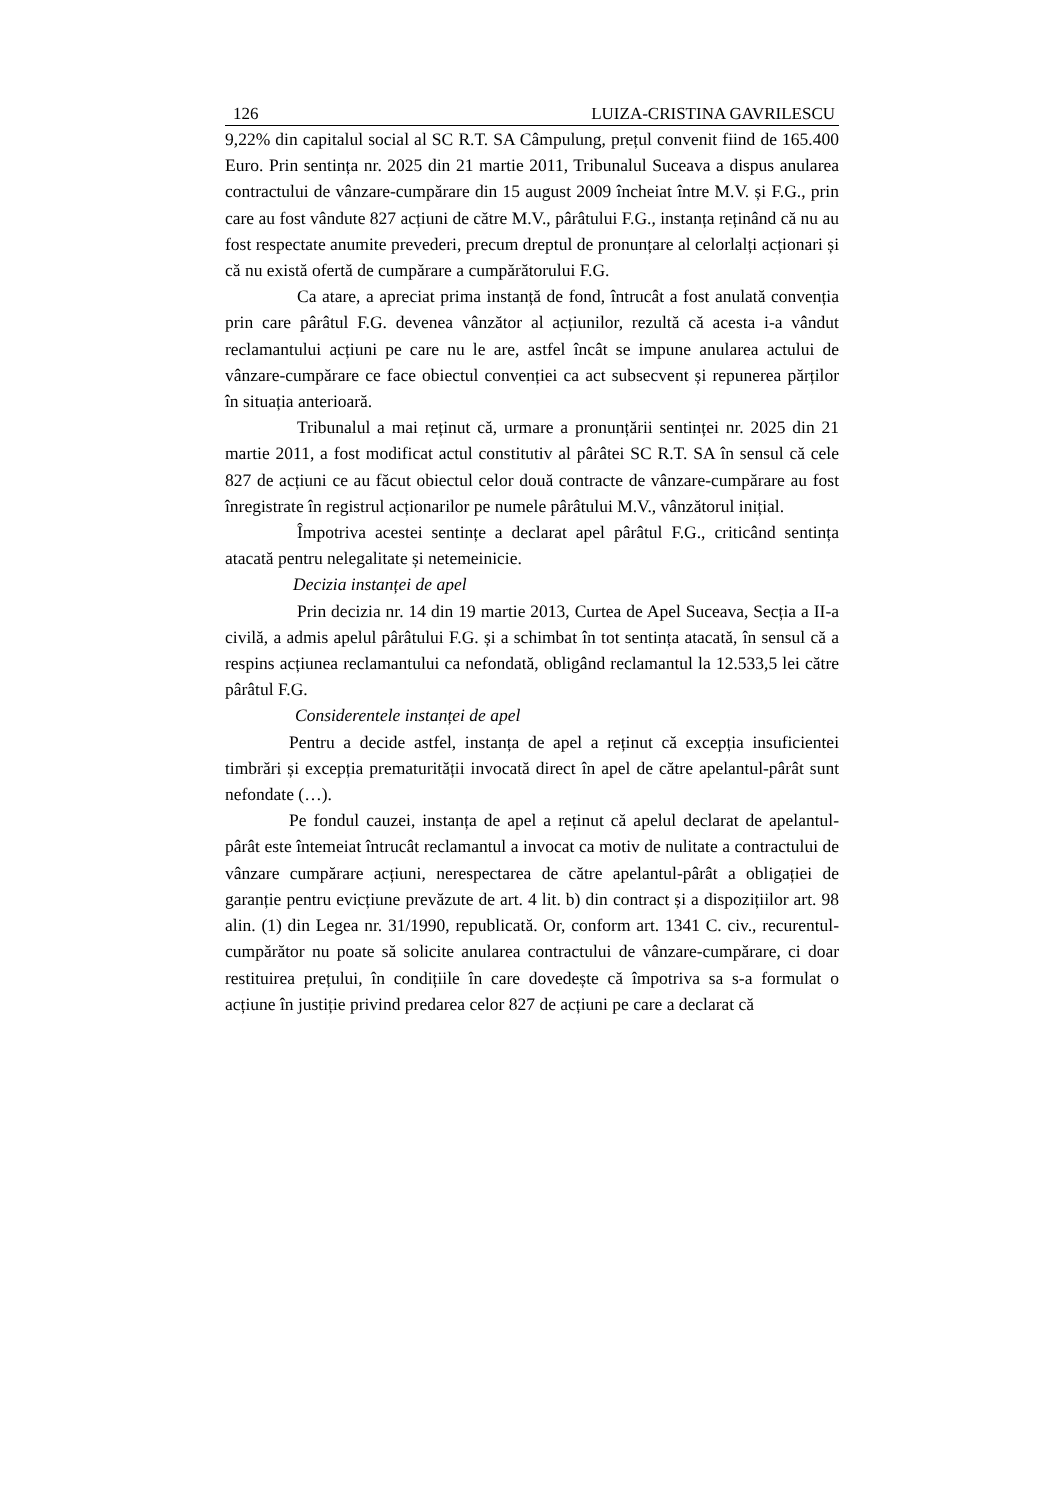126 LUIZA-CRISTINA GAVRILESCU
9,22% din capitalul social al SC R.T. SA Câmpulung, prețul convenit fiind de 165.400 Euro. Prin sentința nr. 2025 din 21 martie 2011, Tribunalul Suceava a dispus anularea contractului de vânzare-cumpărare din 15 august 2009 încheiat între M.V. și F.G., prin care au fost vândute 827 acțiuni de către M.V., pârâtului F.G., instanța reținând că nu au fost respectate anumite prevederi, precum dreptul de pronunțare al celorlalți acționari și că nu există ofertă de cumpărare a cumpărătorului F.G.
Ca atare, a apreciat prima instanță de fond, întrucât a fost anulată convenția prin care pârâtul F.G. devenea vânzător al acțiunilor, rezultă că acesta i-a vândut reclamantului acțiuni pe care nu le are, astfel încât se impune anularea actului de vânzare-cumpărare ce face obiectul convenției ca act subsecvent și repunerea părților în situația anterioară.
Tribunalul a mai reținut că, urmare a pronunțării sentinței nr. 2025 din 21 martie 2011, a fost modificat actul constitutiv al pârâtei SC R.T. SA în sensul că cele 827 de acțiuni ce au făcut obiectul celor două contracte de vânzare-cumpărare au fost înregistrate în registrul acționarilor pe numele pârâtului M.V., vânzătorul inițial.
Împotriva acestei sentințe a declarat apel pârâtul F.G., criticând sentința atacată pentru nelegalitate și netemeinicie.
Decizia instanței de apel
Prin decizia nr. 14 din 19 martie 2013, Curtea de Apel Suceava, Secția a II-a civilă, a admis apelul pârâtului F.G. și a schimbat în tot sentința atacată, în sensul că a respins acțiunea reclamantului ca nefondată, obligând reclamantul la 12.533,5 lei către pârâtul F.G.
Considerentele instanței de apel
Pentru a decide astfel, instanța de apel a reținut că excepția insuficientei timbrări și excepția prematurității invocată direct în apel de către apelantul-pârât sunt nefondate (…).
Pe fondul cauzei, instanța de apel a reținut că apelul declarat de apelantul-pârât este întemeiat întrucât reclamantul a invocat ca motiv de nulitate a contractului de vânzare cumpărare acțiuni, nerespectarea de către apelantul-pârât a obligației de garanție pentru evicțiune prevăzute de art. 4 lit. b) din contract și a dispozițiilor art. 98 alin. (1) din Legea nr. 31/1990, republicată. Or, conform art. 1341 C. civ., recurentul-cumpărător nu poate să solicite anularea contractului de vânzare-cumpărare, ci doar restituirea prețului, în condițiile în care dovedește că împotriva sa s-a formulat o acțiune în justiție privind predarea celor 827 de acțiuni pe care a declarat că